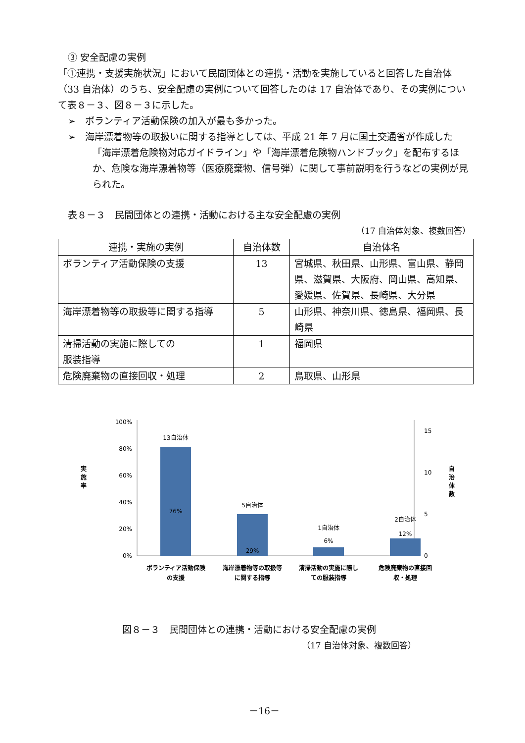③ 安全配慮の実例
「①連携・支援実施状況」において民間団体との連携・活動を実施していると回答した自治体（33 自治体）のうち、安全配慮の実例について回答したのは 17 自治体であり、その実例について表８－３、図８－３に示した。
➢　ボランティア活動保険の加入が最も多かった。
➢　海岸漂着物等の取扱いに関する指導としては、平成 21 年 7 月に国土交通省が作成した「海岸漂着危険物対応ガイドライン」や「海岸漂着危険物ハンドブック」を配布するほか、危険な海岸漂着物等（医療廃棄物、信号弾）に関して事前説明を行うなどの実例が見られた。
表８－３　民間団体との連携・活動における主な安全配慮の実例
（17 自治体対象、複数回答）
| 連携・実施の実例 | 自治体数 | 自治体名 |
| --- | --- | --- |
| ボランティア活動保険の支援 | 13 | 宮城県、秋田県、山形県、富山県、静岡県、滋賀県、大阪府、岡山県、高知県、愛媛県、佐賀県、長崎県、大分県 |
| 海岸漂着物等の取扱等に関する指導 | 5 | 山形県、神奈川県、徳島県、福岡県、長崎県 |
| 清掃活動の実施に際しての 服装指導 | 1 | 福岡県 |
| 危険廃棄物の直接回収・処理 | 2 | 鳥取県、山形県 |
100%
80%
60%
40%
20%
0%
実
施
率
15
10
5
0
自
治
体
数
13自治体
76%
5自治体
29%
1自治体
6%
2自治体
12%
ボランティア活動保険
の支援
海岸漂着物等の取扱等
に関する指導
清掃活動の実施に際し
ての服装指導
危険廃棄物の直接回
収・処理
図８－３　民間団体との連携・活動における安全配慮の実例
（17 自治体対象、複数回答）
－16－